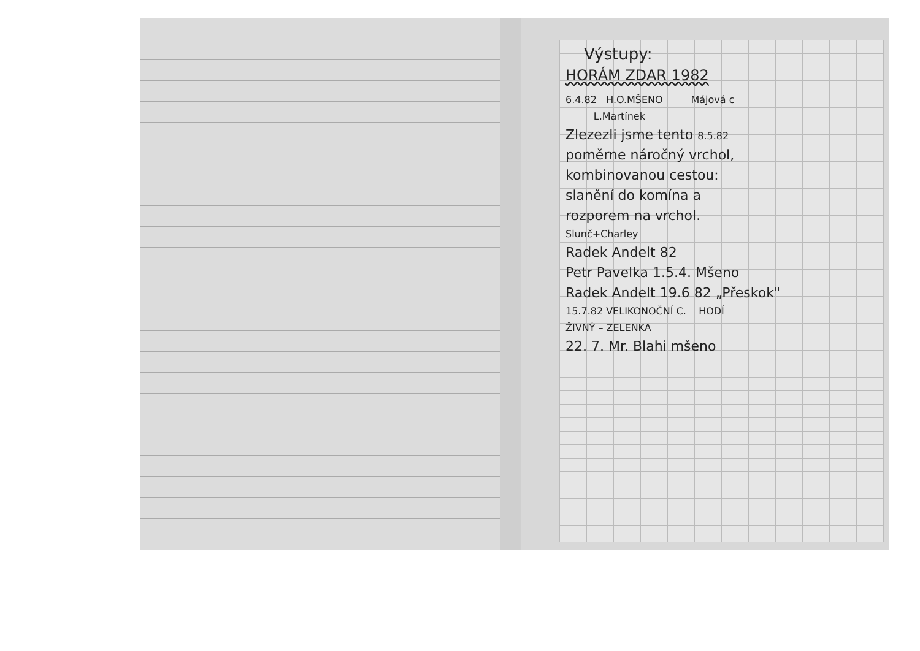Výstupy:
HORÁM ZDAR 1982
6.4.82 H.O.MŠENO Májová c
L.Martínek
Zlezezli jsme tento 8.5.82
poměrne náročný vrchol,
kombinovanou cestou:
slanění do komína a
rozporem na vrchol.
Slunč+Charley
Radek Andelt 82
Petr Pavelka 1.5.4. Mšeno
Radek Andelt 19.6 82 „Přeskok"
15.7.82 VELIKONOČNÍ C. HODÍ
ŽIVNÝ – ZELENKA
22. 7. Mr. Blahi mšeno